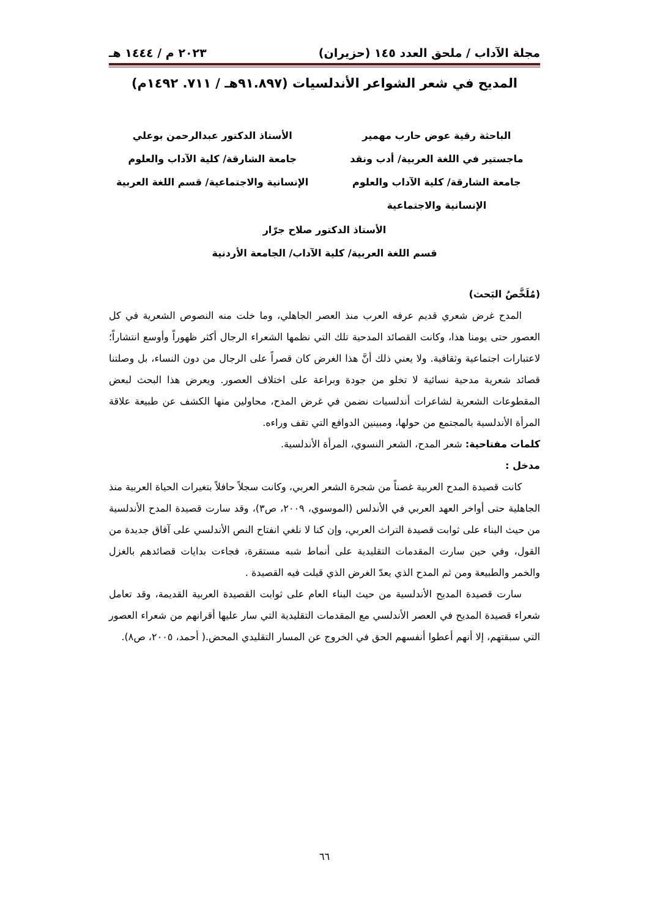مجلة الآداب / ملحق العدد ١٤٥ (حزيران) ٢٠٢٣ م / ١٤٤٤ هـ
المديح في شعر الشواعر الأندلسيات (٩١.٨٩٧هـ / ٧١١. ١٤٩٢م)
الباحثة رقية عوض حارب مهمير
ماجستير في اللغة العربية/ أدب ونقد
جامعة الشارقة/ كلية الآداب والعلوم
الإنسانية والاجتماعية
الأستاذ الدكتور عبدالرحمن بوعلي
جامعة الشارقة/ كلية الآداب والعلوم
الإنسانية والاجتماعية/ قسم اللغة العربية
الأستاذ الدكتور صلاح جرّار
قسم اللغة العربية/ كلية الآداب/ الجامعة الأردنية
(مُلَخَّصُ البَحث)
المدح غرض شعري قديم عرفه العرب منذ العصر الجاهلي، وما خلت منه النصوص الشعرية في كل العصور حتى يومنا هذا، وكانت القصائد المدحية تلك التي نظمها الشعراء الرجال أكثر ظهوراً وأوسع انتشاراً؛ لاعتبارات اجتماعية وثقافية. ولا يعني ذلك أنَّ هذا الغرض كان قصراً على الرجال من دون النساء، بل وصلتنا قصائد شعرية مدحية نسائية لا تخلو من جودة وبراعة على اختلاف العصور. ويعرض هذا البحث لبعض المقطوعات الشعرية لشاعرات أندلسيات نضمن في غرض المدح، محاولين منها الكشف عن طبيعة علاقة المرأة الأندلسية بالمجتمع من حولها، ومبينين الدوافع التي تقف وراءه.
كلمات مفتاحية: شعر المدح، الشعر النسوي، المرأة الأندلسية.
مدخل :
كانت قصيدة المدح العربية غصناً من شجرة الشعر العربي، وكانت سجلاً حافلاً بتغيرات الحياة العربية منذ الجاهلية حتى أواخر العهد العربي في الأندلس (الموسوي، ٢٠٠٩، ص٣)، وقد سارت قصيدة المدح الأندلسية من حيث البناء على ثوابت قصيدة التراث العربي، وإن كنا لا نلغي انفتاح النص الأندلسي على آفاق جديدة من القول، وفي حين سارت المقدمات التقليدية على أنماط شبه مستقرة، فجاءت بدايات قصائدهم بالغزل والخمر والطبيعة ومن ثم المدح الذي يعدّ الغرض الذي قيلت فيه القصيدة .
سارت قصيدة المديح الأندلسية من حيث البناء العام على ثوابت القصيدة العربية القديمة، وقد تعامل شعراء قصيدة المديح في العصر الأندلسي مع المقدمات التقليدية التي سار عليها أقرانهم من شعراء العصور التي سبقتهم، إلا أنهم أعطوا أنفسهم الحق في الخروج عن المسار التقليدي المحض.( أحمد، ٢٠٠٥، ص٨).
٦٦